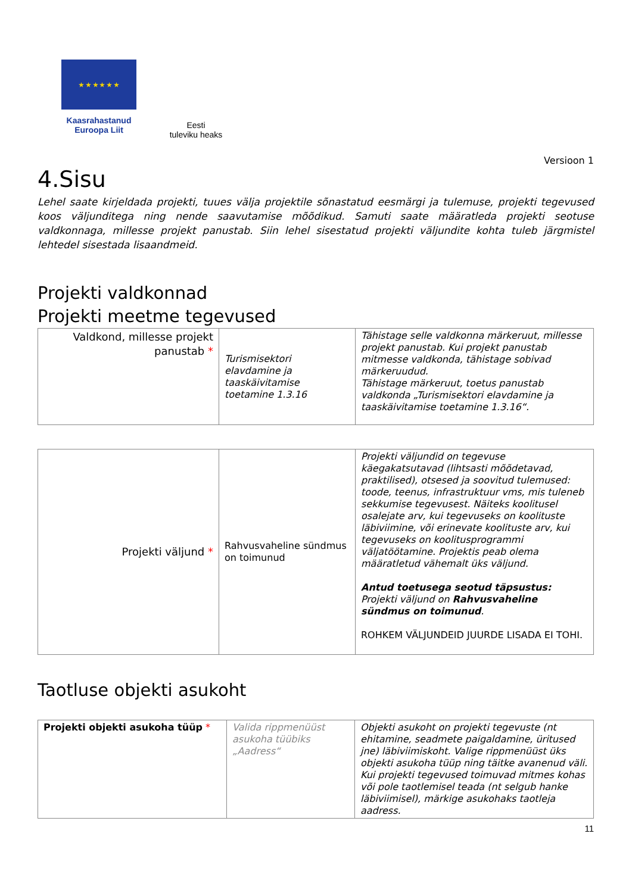★ ★ ★ ★ ★ ★
Kaasrahastanud
Euroopa Liit
Eesti
tuleviku heaks
Versioon 1
4.Sisu
Lehel saate kirjeldada projekti, tuues välja projektile sõnastatud eesmärgi ja tulemuse, projekti tegevused koos väljunditega ning nende saavutamise mõõdikud. Samuti saate määratleda projekti seotuse valdkonnaga, millesse projekt panustab. Siin lehel sisestatud projekti väljundite kohta tuleb järgmistel lehtedel sisestada lisaandmeid.
Projekti valdkonnad
Projekti meetme tegevused
| Valdkond, millesse projekt panustab * | Turismisektori elavdamine ja taaskäivitamise toetamine 1.3.16 | Tähistage selle valdkonna märkeruut, millesse projekt panustab. Kui projekt panustab mitmesse valdkonda, tähistage sobivad märkeruudud. Tähistage märkeruut, toetus panustab valdkonda „Turismisektori elavdamine ja taaskäivitamise toetamine 1.3.16“. |
| Projekti väljund * | Rahvusvaheline sündmus on toimunud | Projekti väljundid on tegevuse käegakatsutavad (lihtsasti mõõdetavad, praktilised), otsesed ja soovitud tulemused: toode, teenus, infrastruktuur vms, mis tuleneb sekkumise tegevusest. Näiteks koolitusel osalejate arv, kui tegevuseks on koolituste läbiviimine, või erinevate koolituste arv, kui tegevuseks on koolitusprogrammi väljatöötamine. Projektis peab olema määratletud vähemalt üks väljund. Antud toetusega seotud täpsustus: Projekti väljund on Rahvusvaheline sündmus on toimunud . ROHKEM VÄLJUNDEID JUURDE LISADA EI TOHI. |
Taotluse objekti asukoht
| Projekti objekti asukoha tüüp * | Valida rippmenüüst asukoha tüübiks „Aadress“ | Objekti asukoht on projekti tegevuste (nt ehitamine, seadmete paigaldamine, üritused jne) läbiviimiskoht. Valige rippmenüüst üks objekti asukoha tüüp ning täitke avanenud väli. Kui projekti tegevused toimuvad mitmes kohas või pole taotlemisel teada (nt selgub hanke läbiviimisel), märkige asukohaks taotleja aadress. |
11